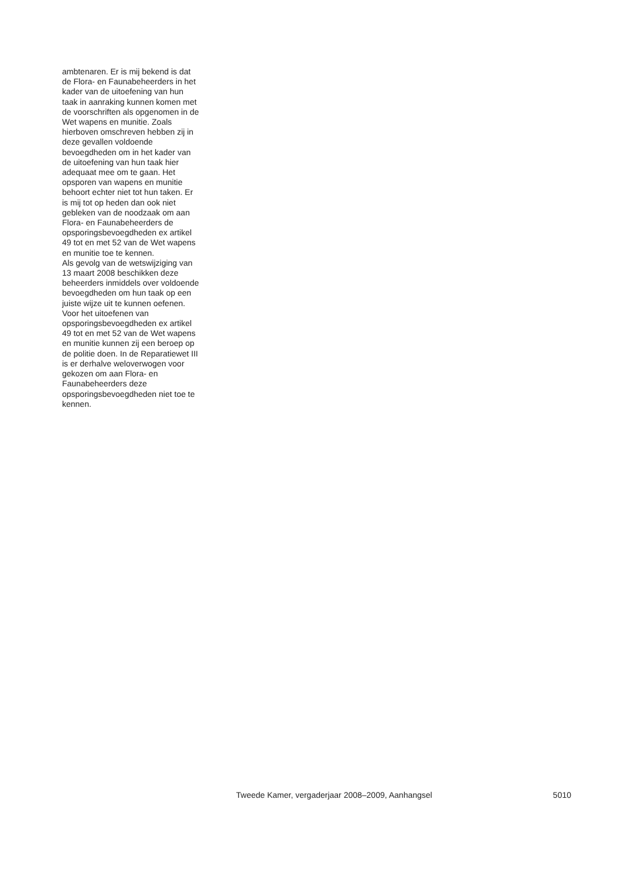ambtenaren. Er is mij bekend is dat
de Flora- en Faunabeheerders in het
kader van de uitoefening van hun
taak in aanraking kunnen komen met
de voorschriften als opgenomen in de
Wet wapens en munitie. Zoals
hierboven omschreven hebben zij in
deze gevallen voldoende
bevoegdheden om in het kader van
de uitoefening van hun taak hier
adequaat mee om te gaan. Het
opsporen van wapens en munitie
behoort echter niet tot hun taken. Er
is mij tot op heden dan ook niet
gebleken van de noodzaak om aan
Flora- en Faunabeheerders de
opsporingsbevoegdheden ex artikel
49 tot en met 52 van de Wet wapens
en munitie toe te kennen.
Als gevolg van de wetswijziging van
13 maart 2008 beschikken deze
beheerders inmiddels over voldoende
bevoegdheden om hun taak op een
juiste wijze uit te kunnen oefenen.
Voor het uitoefenen van
opsporingsbevoegdheden ex artikel
49 tot en met 52 van de Wet wapens
en munitie kunnen zij een beroep op
de politie doen. In de Reparatiewet III
is er derhalve weloverwogen voor
gekozen om aan Flora- en
Faunabeheerders deze
opsporingsbevoegdheden niet toe te
kennen.
Tweede Kamer, vergaderjaar 2008–2009, Aanhangsel 5010